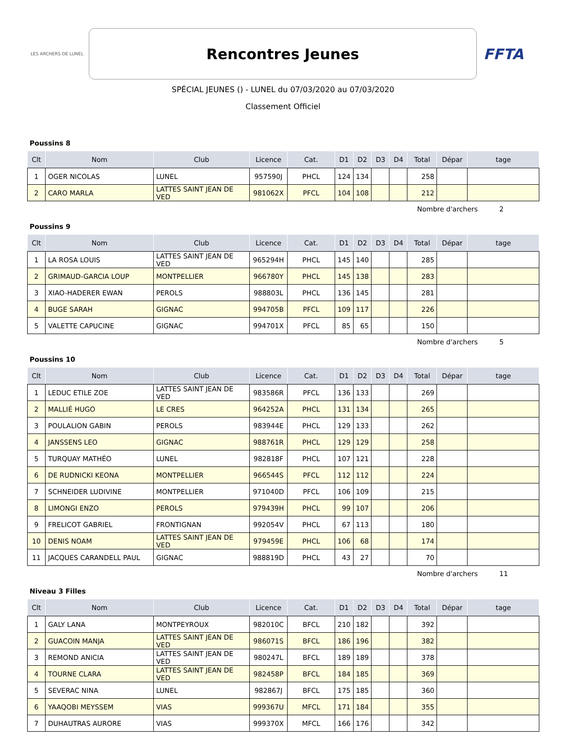LES ARCHERS DE LUNEL
Rencontres Jeunes
FFTA
SPÉCIAL JEUNES () - LUNEL du 07/03/2020 au 07/03/2020
Classement Officiel
Poussins 8
| Clt | Nom | Club | Licence | Cat. | D1 | D2 | D3 | D4 | Total | Dépar | tage |
| --- | --- | --- | --- | --- | --- | --- | --- | --- | --- | --- | --- |
| 1 | OGER NICOLAS | LUNEL | 957590J | PHCL | 124 | 134 | | | 258 | | |
| 2 | CARO MARLA | LATTES SAINT JEAN DE VED | 981062X | PFCL | 104 | 108 | | | 212 | | |
Nombre d'archers 2
Poussins 9
| Clt | Nom | Club | Licence | Cat. | D1 | D2 | D3 | D4 | Total | Dépar | tage |
| --- | --- | --- | --- | --- | --- | --- | --- | --- | --- | --- | --- |
| 1 | LA ROSA LOUIS | LATTES SAINT JEAN DE VED | 965294H | PHCL | 145 | 140 | | | 285 | | |
| 2 | GRIMAUD-GARCIA LOUP | MONTPELLIER | 966780Y | PHCL | 145 | 138 | | | 283 | | |
| 3 | XIAO-HADERER EWAN | PEROLS | 988803L | PHCL | 136 | 145 | | | 281 | | |
| 4 | BUGE SARAH | GIGNAC | 994705B | PFCL | 109 | 117 | | | 226 | | |
| 5 | VALETTE CAPUCINE | GIGNAC | 994701X | PFCL | 85 | 65 | | | 150 | | |
Nombre d'archers 5
Poussins 10
| Clt | Nom | Club | Licence | Cat. | D1 | D2 | D3 | D4 | Total | Dépar | tage |
| --- | --- | --- | --- | --- | --- | --- | --- | --- | --- | --- | --- |
| 1 | LEDUC ETILE ZOE | LATTES SAINT JEAN DE VED | 983586R | PFCL | 136 | 133 | | | 269 | | |
| 2 | MALLIÉ HUGO | LE CRES | 964252A | PHCL | 131 | 134 | | | 265 | | |
| 3 | POULALION GABIN | PEROLS | 983944E | PHCL | 129 | 133 | | | 262 | | |
| 4 | JANSSENS LEO | GIGNAC | 988761R | PHCL | 129 | 129 | | | 258 | | |
| 5 | TURQUAY MATHÉO | LUNEL | 982818F | PHCL | 107 | 121 | | | 228 | | |
| 6 | DE RUDNICKI KEONA | MONTPELLIER | 966544S | PFCL | 112 | 112 | | | 224 | | |
| 7 | SCHNEIDER LUDIVINE | MONTPELLIER | 971040D | PFCL | 106 | 109 | | | 215 | | |
| 8 | LIMONGI ENZO | PEROLS | 979439H | PHCL | 99 | 107 | | | 206 | | |
| 9 | FRELICOT GABRIEL | FRONTIGNAN | 992054V | PHCL | 67 | 113 | | | 180 | | |
| 10 | DENIS NOAM | LATTES SAINT JEAN DE VED | 979459E | PHCL | 106 | 68 | | | 174 | | |
| 11 | JACQUES CARANDELL PAUL | GIGNAC | 988819D | PHCL | 43 | 27 | | | 70 | | |
Nombre d'archers 11
Niveau 3 Filles
| Clt | Nom | Club | Licence | Cat. | D1 | D2 | D3 | D4 | Total | Dépar | tage |
| --- | --- | --- | --- | --- | --- | --- | --- | --- | --- | --- | --- |
| 1 | GALY LANA | MONTPEYROUX | 982010C | BFCL | 210 | 182 | | | 392 | | |
| 2 | GUACOIN MANJA | LATTES SAINT JEAN DE VED | 986071S | BFCL | 186 | 196 | | | 382 | | |
| 3 | REMOND ANICIA | LATTES SAINT JEAN DE VED | 980247L | BFCL | 189 | 189 | | | 378 | | |
| 4 | TOURNE CLARA | LATTES SAINT JEAN DE VED | 982458P | BFCL | 184 | 185 | | | 369 | | |
| 5 | SEVERAC NINA | LUNEL | 982867J | BFCL | 175 | 185 | | | 360 | | |
| 6 | YAAQOBI MEYSSEM | VIAS | 999367U | MFCL | 171 | 184 | | | 355 | | |
| 7 | DUHAUTRAS AURORE | VIAS | 999370X | MFCL | 166 | 176 | | | 342 | | |